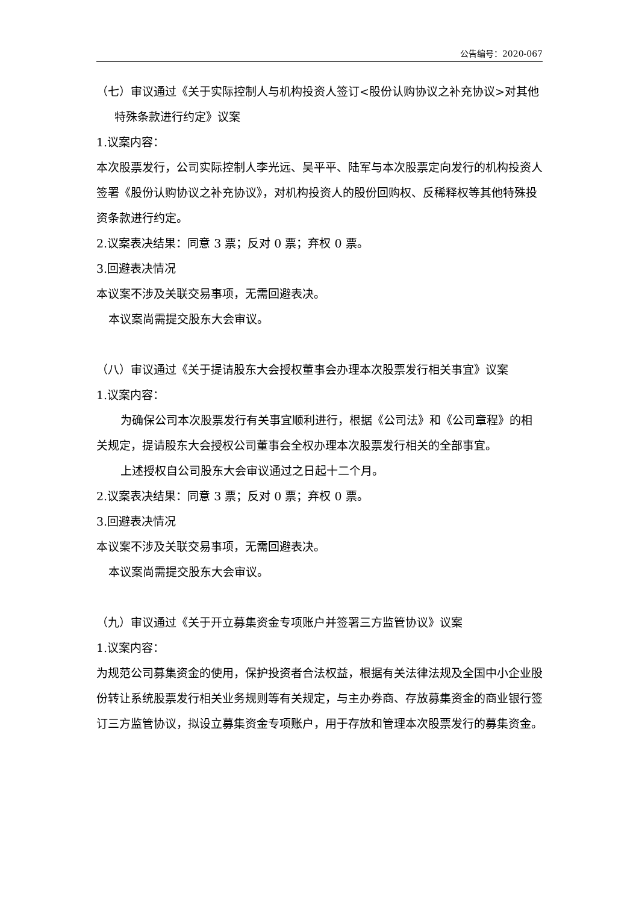公告编号：2020-067
（七）审议通过《关于实际控制人与机构投资人签订<股份认购协议之补充协议>对其他特殊条款进行约定》议案
1.议案内容：
本次股票发行，公司实际控制人李光远、吴平平、陆军与本次股票定向发行的机构投资人签署《股份认购协议之补充协议》，对机构投资人的股份回购权、反稀释权等其他特殊投资条款进行约定。
2.议案表决结果：同意 3 票；反对 0 票；弃权 0 票。
3.回避表决情况
本议案不涉及关联交易事项，无需回避表决。
本议案尚需提交股东大会审议。
（八）审议通过《关于提请股东大会授权董事会办理本次股票发行相关事宜》议案
1.议案内容：
为确保公司本次股票发行有关事宜顺利进行，根据《公司法》和《公司章程》的相关规定，提请股东大会授权公司董事会全权办理本次股票发行相关的全部事宜。
上述授权自公司股东大会审议通过之日起十二个月。
2.议案表决结果：同意 3 票；反对 0 票；弃权 0 票。
3.回避表决情况
本议案不涉及关联交易事项，无需回避表决。
本议案尚需提交股东大会审议。
（九）审议通过《关于开立募集资金专项账户并签署三方监管协议》议案
1.议案内容：
为规范公司募集资金的使用，保护投资者合法权益，根据有关法律法规及全国中小企业股份转让系统股票发行相关业务规则等有关规定，与主办券商、存放募集资金的商业银行签订三方监管协议，拟设立募集资金专项账户，用于存放和管理本次股票发行的募集资金。